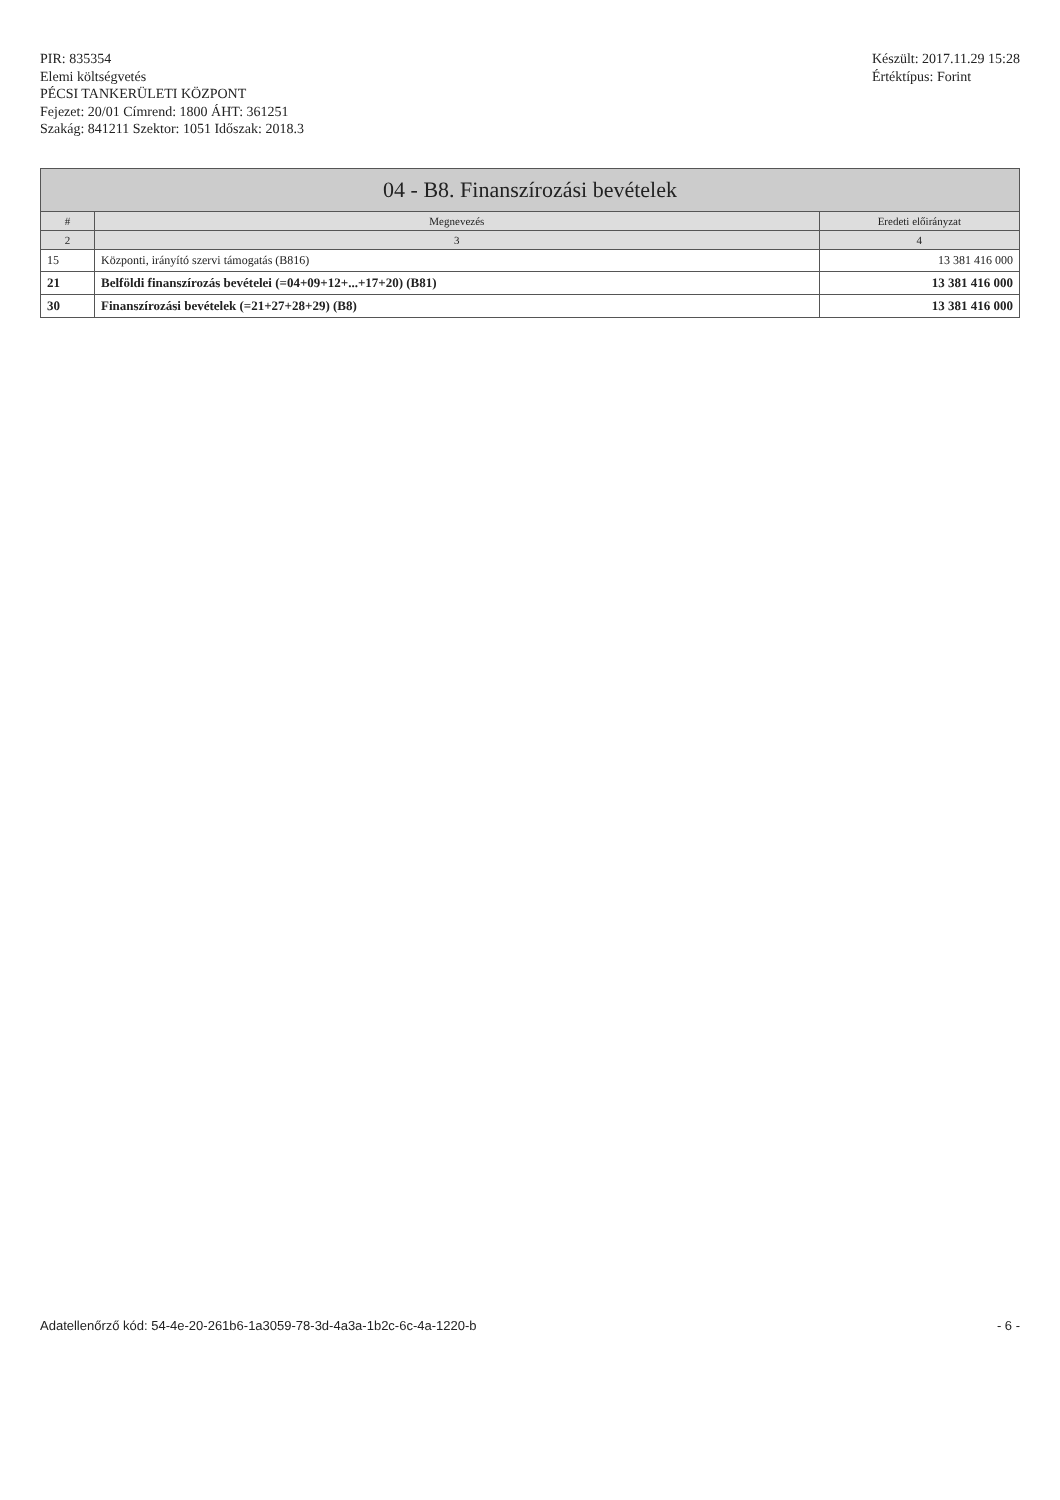PIR: 835354
Elemi költségvetés
PÉCSI TANKERÜLETI KÖZPONT
Fejezet: 20/01 Címrend: 1800 ÁHT: 361251
Szakág: 841211 Szektor: 1051 Időszak: 2018.3
Készült: 2017.11.29 15:28
Értéktípus: Forint
| 04 - B8. Finanszírozási bevételek | | |
| --- | --- | --- |
| # | Megnevezés | Eredeti előirányzat |
| 2 | 3 | 4 |
| 15 | Központi, irányító szervi támogatás (B816) | 13 381 416 000 |
| 21 | Belföldi finanszírozás bevételei (=04+09+12+...+17+20) (B81) | 13 381 416 000 |
| 30 | Finanszírozási bevételek (=21+27+28+29) (B8) | 13 381 416 000 |
Adatellenőrző kód: 54-4e-20-261b6-1a3059-78-3d-4a3a-1b2c-6c-4a-1220-b - 6 -